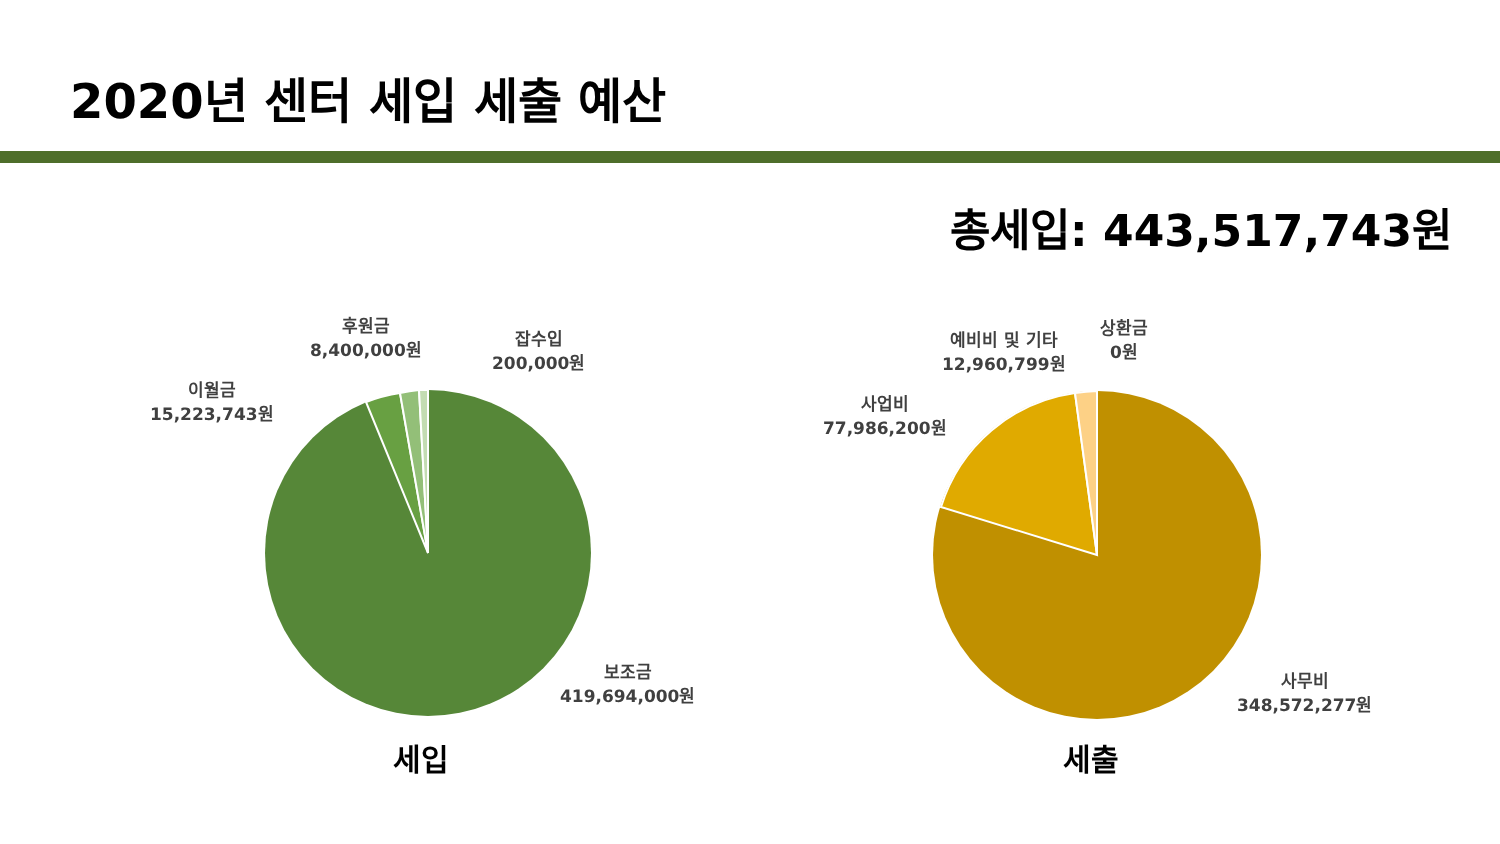2020년 센터 세입 세출 예산
총세입: 443,517,743원
이월금
15,223,743원
후원금
8,400,000원
잡수입
200,000원
보조금
419,694,000원
사업비
77,986,200원
예비비 및 기타
12,960,799원
상환금
0원
사무비
348,572,277원
세입 세출